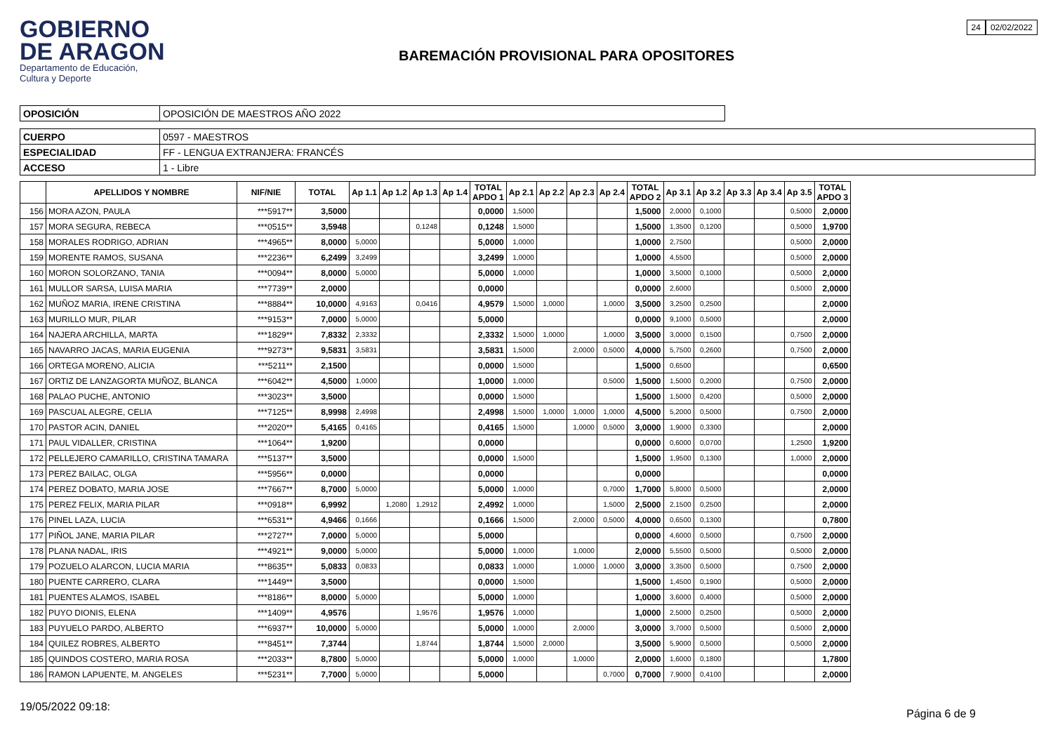GOBIERNO
DE ARAGON
Departamento de Educación,
Cultura y Deporte
BAREMACIÓN PROVISIONAL PARA OPOSITORES
24 02/02/2022
| OPOSICIÓN | OPOSICIÓN DE MAESTROS AÑO 2022 |
| CUERPO | 0597 - MAESTROS |
| ESPECIALIDAD | FF - LENGUA EXTRANJERA: FRANCÉS |
| ACCESO | 1 - Libre |
| | APELLIDOS Y NOMBRE | NIF/NIE | TOTAL | Ap 1.1 | Ap 1.2 | Ap 1.3 | Ap 1.4 | TOTAL APDO 1 | Ap 2.1 | Ap 2.2 | Ap 2.3 | Ap 2.4 | TOTAL APDO 2 | Ap 3.1 | Ap 3.2 | Ap 3.3 | Ap 3.4 | Ap 3.5 | TOTAL APDO 3 |
| --- | --- | --- | --- | --- | --- | --- | --- | --- | --- | --- | --- | --- | --- | --- | --- | --- | --- | --- | --- |
| 156 | MORA AZON, PAULA | ***5917** | 3,5000 | | | | | 0,0000 | 1,5000 | | | | 1,5000 | 2,0000 | 0,1000 | | | 0,5000 | 2,0000 |
| 157 | MORA SEGURA, REBECA | ***0515** | 3,5948 | | | 0,1248 | | 0,1248 | 1,5000 | | | | 1,5000 | 1,3500 | 0,1200 | | | 0,5000 | 1,9700 |
| 158 | MORALES RODRIGO, ADRIAN | ***4965** | 8,0000 | 5,0000 | | | | 5,0000 | 1,0000 | | | | 1,0000 | 2,7500 | | | | 0,5000 | 2,0000 |
| 159 | MORENTE RAMOS, SUSANA | ***2236** | 6,2499 | 3,2499 | | | | 3,2499 | 1,0000 | | | | 1,0000 | 4,5500 | | | | 0,5000 | 2,0000 |
| 160 | MORON SOLORZANO, TANIA | ***0094** | 8,0000 | 5,0000 | | | | 5,0000 | 1,0000 | | | | 1,0000 | 3,5000 | 0,1000 | | | 0,5000 | 2,0000 |
| 161 | MULLOR SARSA, LUISA MARIA | ***7739** | 2,0000 | | | | | 0,0000 | | | | | 0,0000 | 2,6000 | | | | 0,5000 | 2,0000 |
| 162 | MUÑOZ MARIA, IRENE CRISTINA | ***8884** | 10,0000 | 4,9163 | | 0,0416 | | 4,9579 | 1,5000 | 1,0000 | | 1,0000 | 3,5000 | 3,2500 | 0,2500 | | | | 2,0000 |
| 163 | MURILLO MUR, PILAR | ***9153** | 7,0000 | 5,0000 | | | | 5,0000 | | | | | 0,0000 | 9,1000 | 0,5000 | | | | 2,0000 |
| 164 | NAJERA ARCHILLA, MARTA | ***1829** | 7,8332 | 2,3332 | | | | 2,3332 | 1,5000 | 1,0000 | | 1,0000 | 3,5000 | 3,0000 | 0,1500 | | | 0,7500 | 2,0000 |
| 165 | NAVARRO JACAS, MARIA EUGENIA | ***9273** | 9,5831 | 3,5831 | | | | 3,5831 | 1,5000 | | 2,0000 | 0,5000 | 4,0000 | 5,7500 | 0,2600 | | | 0,7500 | 2,0000 |
| 166 | ORTEGA MORENO, ALICIA | ***5211** | 2,1500 | | | | | 0,0000 | 1,5000 | | | | 1,5000 | 0,6500 | | | | | 0,6500 |
| 167 | ORTIZ DE LANZAGORTA MUÑOZ, BLANCA | ***6042** | 4,5000 | 1,0000 | | | | 1,0000 | 1,0000 | | | 0,5000 | 1,5000 | 1,5000 | 0,2000 | | | 0,7500 | 2,0000 |
| 168 | PALAO PUCHE, ANTONIO | ***3023** | 3,5000 | | | | | 0,0000 | 1,5000 | | | | 1,5000 | 1,5000 | 0,4200 | | | 0,5000 | 2,0000 |
| 169 | PASCUAL ALEGRE, CELIA | ***7125** | 8,9998 | 2,4998 | | | | 2,4998 | 1,5000 | 1,0000 | 1,0000 | 1,0000 | 4,5000 | 5,2000 | 0,5000 | | | 0,7500 | 2,0000 |
| 170 | PASTOR ACIN, DANIEL | ***2020** | 5,4165 | 0,4165 | | | | 0,4165 | 1,5000 | | 1,0000 | 0,5000 | 3,0000 | 1,9000 | 0,3300 | | | | 2,0000 |
| 171 | PAUL VIDALLER, CRISTINA | ***1064** | 1,9200 | | | | | 0,0000 | | | | | 0,0000 | 0,6000 | 0,0700 | | | 1,2500 | 1,9200 |
| 172 | PELLEJERO CAMARILLO, CRISTINA TAMARA | ***5137** | 3,5000 | | | | | 0,0000 | 1,5000 | | | | 1,5000 | 1,9500 | 0,1300 | | | 1,0000 | 2,0000 |
| 173 | PEREZ BAILAC, OLGA | ***5956** | 0,0000 | | | | | 0,0000 | | | | | 0,0000 | | | | | | 0,0000 |
| 174 | PEREZ DOBATO, MARIA JOSE | ***7667** | 8,7000 | 5,0000 | | | | 5,0000 | 1,0000 | | | 0,7000 | 1,7000 | 5,8000 | 0,5000 | | | | 2,0000 |
| 175 | PEREZ FELIX, MARIA PILAR | ***0918** | 6,9992 | | 1,2080 | 1,2912 | | 2,4992 | 1,0000 | | | 1,5000 | 2,5000 | 2,1500 | 0,2500 | | | | 2,0000 |
| 176 | PINEL LAZA, LUCIA | ***6531** | 4,9466 | 0,1666 | | | | 0,1666 | 1,5000 | | 2,0000 | 0,5000 | 4,0000 | 0,6500 | 0,1300 | | | | 0,7800 |
| 177 | PIÑOL JANE, MARIA PILAR | ***2727** | 7,0000 | 5,0000 | | | | 5,0000 | | | | | 0,0000 | 4,6000 | 0,5000 | | | 0,7500 | 2,0000 |
| 178 | PLANA NADAL, IRIS | ***4921** | 9,0000 | 5,0000 | | | | 5,0000 | 1,0000 | | 1,0000 | | 2,0000 | 5,5500 | 0,5000 | | | 0,5000 | 2,0000 |
| 179 | POZUELO ALARCON, LUCIA MARIA | ***8635** | 5,0833 | 0,0833 | | | | 0,0833 | 1,0000 | | 1,0000 | 1,0000 | 3,0000 | 3,3500 | 0,5000 | | | 0,7500 | 2,0000 |
| 180 | PUENTE CARRERO, CLARA | ***1449** | 3,5000 | | | | | 0,0000 | 1,5000 | | | | 1,5000 | 1,4500 | 0,1900 | | | 0,5000 | 2,0000 |
| 181 | PUENTES ALAMOS, ISABEL | ***8186** | 8,0000 | 5,0000 | | | | 5,0000 | 1,0000 | | | | 1,0000 | 3,6000 | 0,4000 | | | 0,5000 | 2,0000 |
| 182 | PUYO DIONIS, ELENA | ***1409** | 4,9576 | | | 1,9576 | | 1,9576 | 1,0000 | | | | 1,0000 | 2,5000 | 0,2500 | | | 0,5000 | 2,0000 |
| 183 | PUYUELO PARDO, ALBERTO | ***6937** | 10,0000 | 5,0000 | | | | 5,0000 | 1,0000 | | 2,0000 | | 3,0000 | 3,7000 | 0,5000 | | | 0,5000 | 2,0000 |
| 184 | QUILEZ ROBRES, ALBERTO | ***8451** | 7,3744 | | | 1,8744 | | 1,8744 | 1,5000 | 2,0000 | | | 3,5000 | 5,9000 | 0,5000 | | | 0,5000 | 2,0000 |
| 185 | QUINDOS COSTERO, MARIA ROSA | ***2033** | 8,7800 | 5,0000 | | | | 5,0000 | 1,0000 | | 1,0000 | | 2,0000 | 1,6000 | 0,1800 | | | | 1,7800 |
| 186 | RAMON LAPUENTE, M. ANGELES | ***5231** | 7,7000 | 5,0000 | | | | 5,0000 | | | | 0,7000 | 0,7000 | 7,9000 | 0,4100 | | | | 2,0000 |
19/05/2022 09:18:
Página 6 de 9